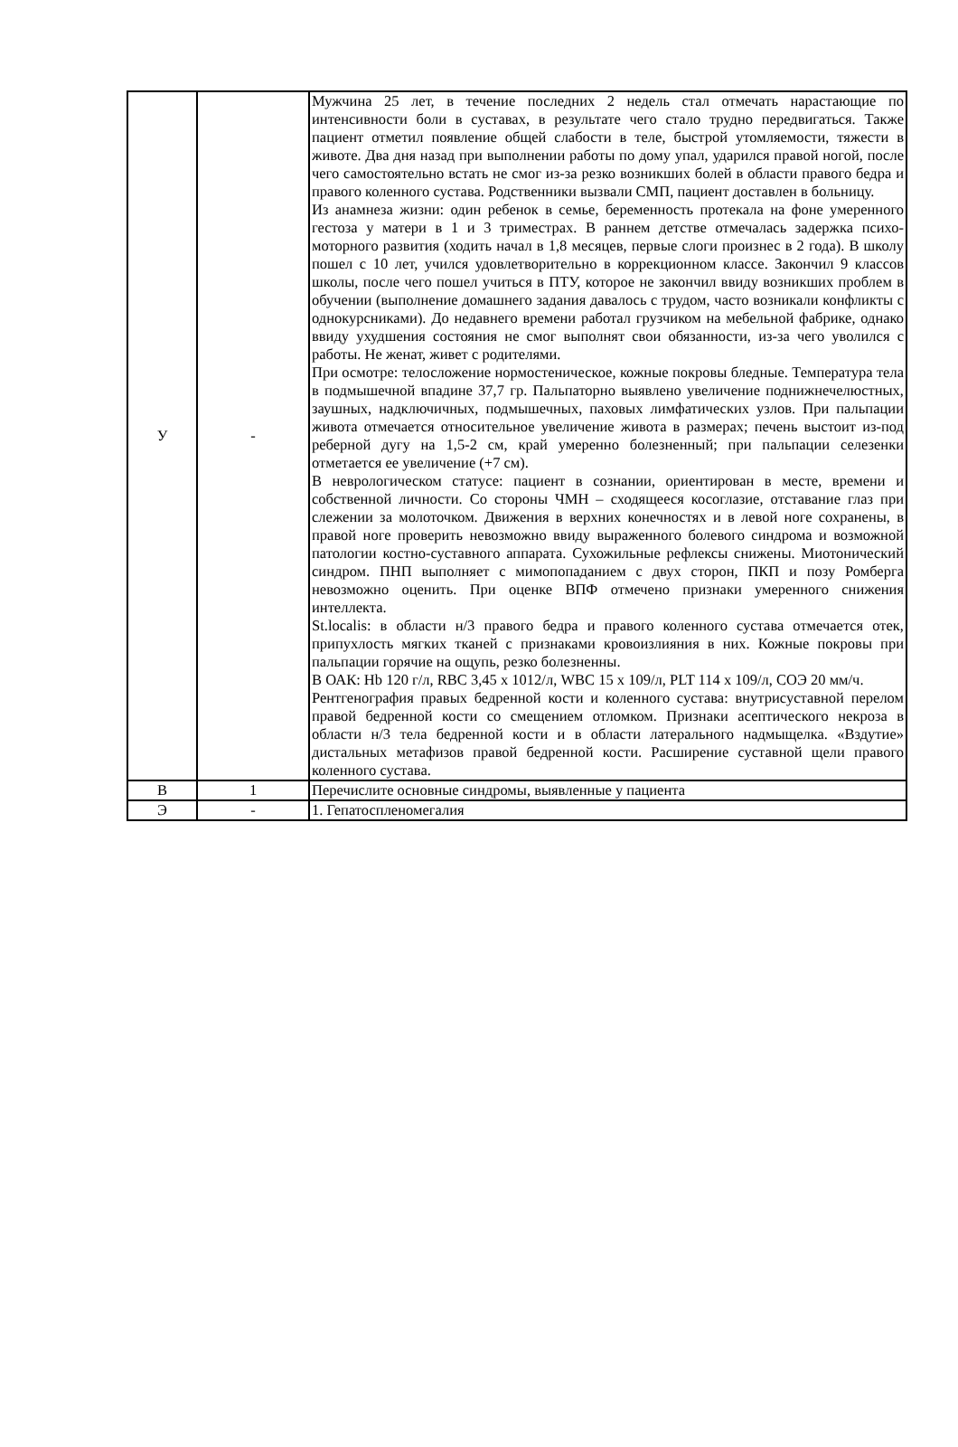| У | - | Мужчина 25 лет, в течение последних 2 недель стал отмечать нарастающие по интенсивности боли в суставах, в результате чего стало трудно передвигаться. Также пациент отметил появление общей слабости в теле, быстрой утомляемости, тяжести в животе. Два дня назад при выполнении работы по дому упал, ударился правой ногой, после чего самостоятельно встать не смог из-за резко возникших болей в области правого бедра и правого коленного сустава. Родственники вызвали СМП, пациент доставлен в больницу. Из анамнеза жизни: один ребенок в семье, беременность протекала на фоне умеренного гестоза у матери в 1 и 3 триместрах. В раннем детстве отмечалась задержка психо-моторного развития (ходить начал в 1,8 месяцев, первые слоги произнес в 2 года). В школу пошел с 10 лет, учился удовлетворительно в коррекционном классе. Закончил 9 классов школы, после чего пошел учиться в ПТУ, которое не закончил ввиду возникших проблем в обучении (выполнение домашнего задания давалось с трудом, часто возникали конфликты с однокурсниками). До недавнего времени работал грузчиком на мебельной фабрике, однако ввиду ухудшения состояния не смог выполнят свои обязанности, из-за чего уволился с работы. Не женат, живет с родителями. При осмотре: телосложение нормостеническое, кожные покровы бледные. Температура тела в подмышечной впадине 37,7 гр. Пальпаторно выявлено увеличение поднижнечелюстных, заушных, надключичных, подмышечных, паховых лимфатических узлов. При пальпации живота отмечается относительное увеличение живота в размерах; печень выстоит из-под реберной дугу на 1,5-2 см, край умеренно болезненный; при пальпации селезенки отметается ее увеличение (+7 см). В неврологическом статусе: пациент в сознании, ориентирован в месте, времени и собственной личности. Со стороны ЧМН – сходящееся косоглазие, отставание глаз при слежении за молоточком. Движения в верхних конечностях и в левой ноге сохранены, в правой ноге проверить невозможно ввиду выраженного болевого синдрома и возможной патологии костно-суставного аппарата. Сухожильные рефлексы снижены. Миотонический синдром. ПНП выполняет с мимопопаданием с двух сторон, ПКП и позу Ромберга невозможно оценить. При оценке ВПФ отмечено признаки умеренного снижения интеллекта. St.localis: в области н/3 правого бедра и правого коленного сустава отмечается отек, припухлость мягких тканей с признаками кровоизлияния в них. Кожные покровы при пальпации горячие на ощупь, резко болезненны. В ОАК: Hb 120 г/л, RBC 3,45 х 1012/л, WBC 15 х 109/л, PLT 114 х 109/л, СОЭ 20 мм/ч. Рентгенография правых бедренной кости и коленного сустава: внутрисуставной перелом правой бедренной кости со смещением отломком. Признаки асептического некроза в области н/3 тела бедренной кости и в области латерального надмыщелка. «Вздутие» дистальных метафизов правой бедренной кости. Расширение суставной щели правого коленного сустава. |
| В | 1 | Перечислите основные синдромы, выявленные у пациента |
| Э | - | 1. Гепатоспленомегалия |